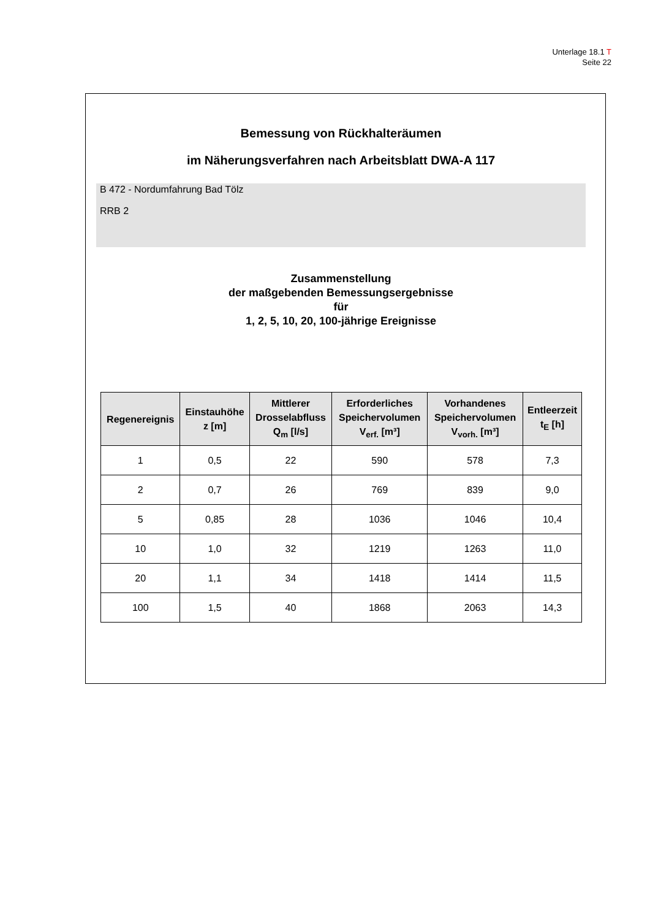Unterlage 18.1 T
Seite 22
Bemessung von Rückhalteräumen
im Näherungsverfahren nach Arbeitsblatt DWA-A 117
B 472 - Nordumfahrung Bad Tölz
RRB 2
Zusammenstellung
der maßgebenden Bemessungsergebnisse
für
1, 2, 5, 10, 20, 100-jährige Ereignisse
| Regenereignis | Einstauhöhe z [m] | Mittlerer Drosselabfluss Q<sub>m</sub> [l/s] | Erforderliches Speichervolumen V<sub>erf.</sub> [m³] | Vorhandenes Speichervolumen V<sub>vorh.</sub> [m³] | Entleerzeit t<sub>E</sub> [h] |
| --- | --- | --- | --- | --- | --- |
| 1 | 0,5 | 22 | 590 | 578 | 7,3 |
| 2 | 0,7 | 26 | 769 | 839 | 9,0 |
| 5 | 0,85 | 28 | 1036 | 1046 | 10,4 |
| 10 | 1,0 | 32 | 1219 | 1263 | 11,0 |
| 20 | 1,1 | 34 | 1418 | 1414 | 11,5 |
| 100 | 1,5 | 40 | 1868 | 2063 | 14,3 |